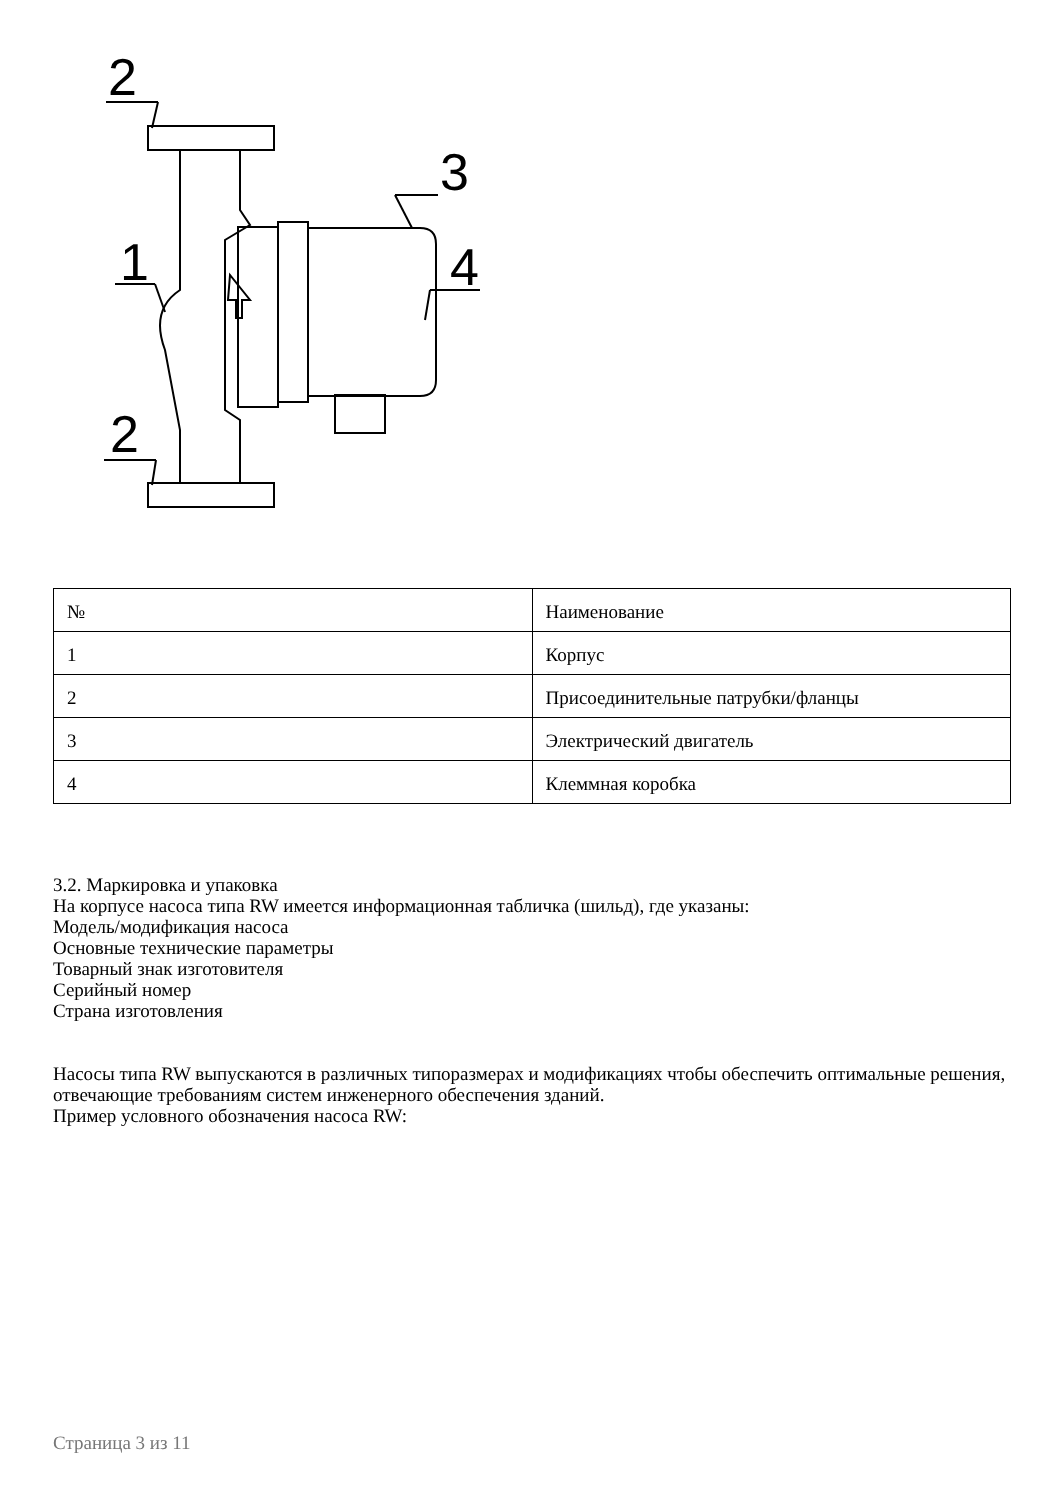2
2
1
3
4
| № | Наименование |
| 1 | Корпус |
| 2 | Присоединительные патрубки/фланцы |
| 3 | Электрический двигатель |
| 4 | Клеммная коробка |
3.2. Маркировка и упаковка
На корпусе насоса типа RW имеется информационная табличка (шильд), где указаны:
Модель/модификация насоса
Основные технические параметры
Товарный знак изготовителя
Серийный номер
Страна изготовления
Насосы типа RW выпускаются в различных типоразмерах и модификациях чтобы обеспечить оптимальные решения, отвечающие требованиям систем инженерного обеспечения зданий.
Пример условного обозначения насоса RW:
Страница 3 из 11